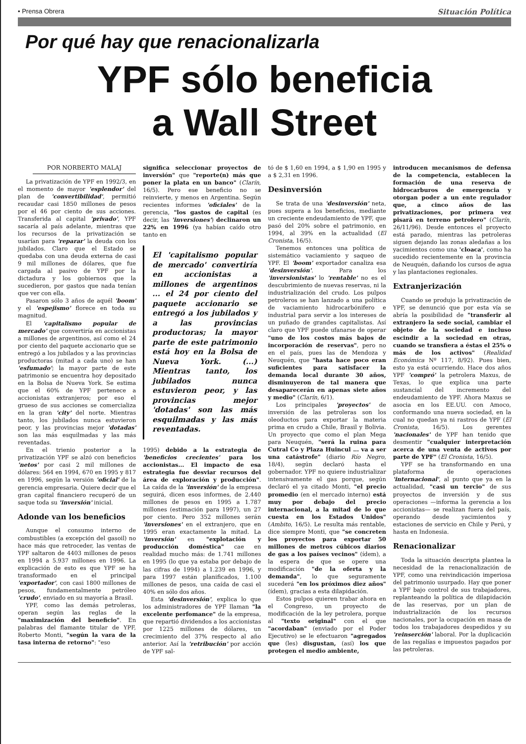• Prensa Obrera Situación Política
Por qué hay que renacionalizarla
YPF sólo beneficia
a Wall Street
POR NORBERTO MALAJ
La privatización de YPF en 1992/3, en el momento de mayor 'esplendor' del plan de 'convertibilidad', permitió recaudar casi 1850 millones de pesos por el 46 por ciento de sus acciones. Transferida al capital 'privado', YPF sacaría al país adelante, mientras que los recursos de la privatización se usarían para 'reparar' la deuda con los jubilados. Claro que el Estado se quedaba con una deuda externa de casi 9 mil millones de dólares, que fue cargada al pasivo de YPF por la dictadura y los gobiernos que la sucedieron, por gastos que nada tenían que ver con ella.
Pasaron sólo 3 años de aquél 'boom' y el 'espejismo' florece en toda su magnitud.
El 'capitalismo popular de mercado' que convertiría en accionistas a millones de argentinos, así como el 24 por ciento del paquete accionario que se entregó a los jubilados y a las provincias productoras (mitad a cada uno) se han 'esfumado'; la mayor parte de este patrimonio se encuentra hoy depositado en la Bolsa de Nueva York. Se estima que el 60% de YPF pertenece a accionistas extranjeros; por eso el grueso de sus acciones se comercializa en la gran 'city' del norte. Mientras tanto, los jubilados nunca estuvieron peor, y las provincias mejor 'dotadas' son las más esquilmadas y las más reventadas.
En el trienio posterior a la privatización YPF se alzó con beneficios 'netos' por casi 2 mil millones de dólares: 564 en 1994, 670 en 1995 y 817 en 1996, según la versión 'oficial' de la gerencia empresaria. Quiere decir que el gran capital financiero recuperó de un saque toda su 'inversión' inicial.
Adonde van los beneficios
Aunque el consumo interno de combustibles (a excepción del gasoil) no hace más que retroceder, las ventas de YPF saltaron de 4403 millones de pesos en 1994 a 5.937 millones en 1996. La explicación de esto es que YPF se ha transformado en el principal 'exportador', con casi 1800 millones de pesos, fundamentalmente petróleo 'crudo', enviado en su mayoría a Brasil.
YPF, como las demás petroleras, operan según las reglas de la "maximización del beneficio". En palabras del flamante titular de YPF, Roberto Monti, "según la vara de la tasa interna de retorno": "eso
significa seleccionar proyectos de inversión" que "reporte(n) más que poner la plata en un banco" (Clarín, 16/5). Pero ese beneficio no se reinvierte, y menos en Argentina. Según recientes informes 'oficiales' de la gerencia, "los gastos de capital (es decir, las 'inversiones') declinaron un 22% en 1996 (ya habían caído otro tanto en
El 'capitalismo popular de mercado' convertiría en accionistas a millones de argentinos ... el 24 por ciento del paquete accionario se entregó a los jubilados y a las provincias productoras; la mayor parte de este patrimonio está hoy en la Bolsa de Nueva York. (...) Mientras tanto, los jubilados nunca estuvieron peor, y las provincias mejor 'dotadas' son las más esquilmadas y las más reventadas.
1995) debido a la estrategia de 'beneficios crecientes' para los accionistas... El impacto de esa estrategia fue desviar recursos del área de exploración y producción". La caída de la 'inversión' de la empresa seguirá, dicen esos informes, de 2.440 millones de pesos en 1995 a 1.787 millones (estimación para 1997), un 27 por ciento. Pero 352 millones serán 'inversiones' en el extranjero, que en 1995 eran exactamente la mitad. La 'inversión' en "explotación y producción doméstica" cae en realidad mucho más: de 1.741 millones en 1995 (lo que ya estaba por debajo de las cifras de 1994) a 1.239 en 1996, y para 1997 están planificados, 1.100 millones de pesos, una caída de casi el 40% en sólo dos años.
Esta 'desinversión', explica lo que los administradores de YPF llaman "la excelente perfomance" de la empresa, que repartió dividendos a los accionistas por 1225 millones de dólares, un crecimiento del 37% respecto al año anterior. Así la 'retribución' por acción de YPF sal-
tó de $ 1,60 en 1994, a $ 1,90 en 1995 y a $ 2,31 en 1996.
Desinversión
Se trata de una 'desinversión' neta, pues supera a los beneficios, mediante un creciente endeudamiento de YPF, que pasó del 20% sobre el patrimonio, en 1994, al 39% en la actualidad (El Cronista, 16/5).
Tenemos entonces una política de sistemático vaciamiento y saqueo de YPF. El 'boom' exportador canaliza esa 'desinversión'. Para los 'inversionistas' lo 'rentable' no es el descubrimiento de nuevas reservas, ni la industrialización del crudo. Los pulpos petroleros se han lanzado a una política de vaciamiento hidrocarbónifero e industrial para servir a los intereses de un puñado de grandes capitalistas. Así claro que YPF puede ufanarse de operar "uno de los costos más bajos de incorporación de reservas", pero no en el país, pues las de Mendoza y Neuquén, que "hasta hace poco eran suficientes para satisfacer la demanda local durante 30 años, disminuyeron de tal manera que desaparecerán en apenas siete años y medio" (Clarín, 6/1).
Los principales 'proyectos' de inversión de las petroleras son los oleoductos para exportar la materia prima en crudo a Chile, Brasil y Bolivia. Un proyecto que como el plan Mega para Neuquén, "será la ruina para Cutral Co y Plaza Huincul ... va a ser una catástrofe" (diario Río Negro, 18/4), según declaró hasta el gobernador. YPF no quiere industrializar intensivamente el gas porque, según declaró el ya citado Monti, "el precio promedio (en el mercado interno) está muy por debajo del precio internacional, a la mitad de lo que cuesta en los Estados Unidos" (Ambito, 16/5). Le resulta más rentable, dice siempre Monti, que "se concreten los proyectos para exportar 50 millones de metros cúbicos diarios de gas a los países vecinos" (ídem), a la espera de que se opere una modificación "de la oferta y la demanda", lo que seguramente sucederá "en los próximos diez años" (ídem), gracias a esta dilapidación.
Estos pulpos quieren trabar ahora en el Congreso, un proyecto de modificación de la ley petrolera, porque al "texto original" con el que "acordaban" (enviado por el Poder Ejecutivo) se le efectuaron "agregados que (les) disgustan, (así) los que protegen el medio ambiente,
introducen mecanismos de defensa de la competencia, establecen la formación de una reserva de hidrocarburos de emergencia y otorgan poder a un ente regulador que, a cinco años de las privatizaciones, por primera vez pisará en terreno petrolero" (Clarín, 26/11/96). Desde entonces el proyecto está parado, mientras las petroleras siguen dejando las zonas aledañas a los yacimientos como una 'cloaca', como ha sucedido recientemente en la provincia de Neuquén, dañando los cursos de agua y las plantaciones regionales.
Extranjerización
Cuando se produjo la privatización de YPF, se denunció que por esta vía se abría la posibilidad de "transferir al extranjero la sede social, cambiar el objeto de la sociedad e incluso escindir a la sociedad en otras, cuando se transfiera a éstas el 25% o más de los activos" (Realidad Económica Nº 117, 8/92). Pues bien, esto ya está ocurriendo. Hace dos años YPF 'compró' la petrolera Maxus, de Texas, lo que explica una parte sustancial del incremento del endeudamiento de YPF. Ahora Maxus se asocia en los EE.UU. con Amoco, conformando una nueva sociedad, en la cual no quedan ya ni rastros de YPF (El Cronista, 16/5). Los gerentes 'nacionales' de YPF han tenido que desmentir "cualquier interpretación acerca de una venta de activos por parte de YPF" (El Cronista, 16/5).
YPF se ha transformando en una plataforma de operaciones 'internacional', al punto que ya en la actualidad, "casi un tercio" de sus proyectos de inversión y de sus operaciones —informa la gerencia a los accionistas— se realizan fuera del país, operando desde yacimientos y estaciones de servicio en Chile y Perú, y hasta en Indonesia.
Renacionalizar
Toda la situación descripta plantea la necesidad de la renacionalización de YPF, como una reivindicación imperiosa del patrimonio usurpado. Hay que poner a YPF bajo control de sus trabajadores, replanteando la política de dilapidación de las reservas, por un plan de industrialización de los recursos nacionales, por la ocupación en masa de todos los trabajadores despedidos y su 'reinserción' laboral. Por la duplicación de las regalías e impuestos pagados por las petroleras.